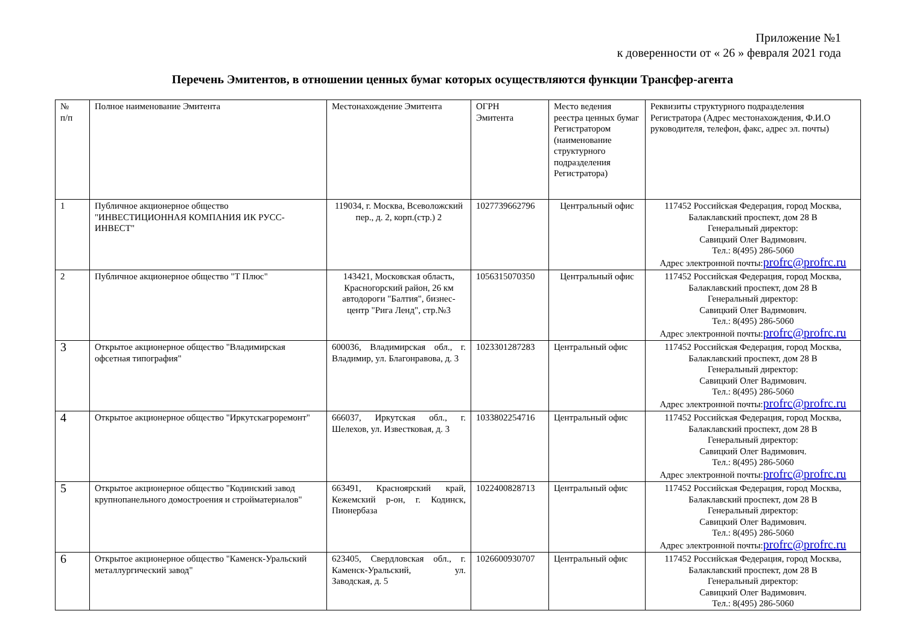Приложение №1
к доверенности от « 26 » февраля 2021 года
Перечень Эмитентов, в отношении ценных бумаг которых осуществляются функции Трансфер-агента
| № п/п | Полное наименование Эмитента | Местонахождение Эмитента | ОГРН Эмитента | Место ведения реестра ценных бумаг Регистратором (наименование структурного подразделения Регистратора) | Реквизиты структурного подразделения Регистратора (Адрес местонахождения, Ф.И.О руководителя, телефон, факс, адрес эл. почты) |
| 1 | Публичное акционерное общество "ИНВЕСТИЦИОННАЯ КОМПАНИЯ ИК РУСС-ИНВЕСТ" | 119034, г. Москва, Всеволожский пер., д. 2, корп.(стр.) 2 | 1027739662796 | Центральный офис | 117452 Российская Федерация, город Москва, Балаклавский проспект, дом 28 В Генеральный директор: Савицкий Олег Вадимович. Тел.: 8(495) 286-5060 Адрес электронной почты: profrc@profrc.ru |
| 2 | Публичное акционерное общество "Т Плюс" | 143421, Московская область, Красногорский район, 26 км автодороги "Балтия", бизнес-центр "Рига Ленд", стр.№3 | 1056315070350 | Центральный офис | 117452 Российская Федерация, город Москва, Балаклавский проспект, дом 28 В Генеральный директор: Савицкий Олег Вадимович. Тел.: 8(495) 286-5060 Адрес электронной почты: profrc@profrc.ru |
| 3 | Открытое акционерное общество "Владимирская офсетная типография" | 600036, Владимирская обл., г. Владимир, ул. Благонравова, д. 3 | 1023301287283 | Центральный офис | 117452 Российская Федерация, город Москва, Балаклавский проспект, дом 28 В Генеральный директор: Савицкий Олег Вадимович. Тел.: 8(495) 286-5060 Адрес электронной почты: profrc@profrc.ru |
| 4 | Открытое акционерное общество "Иркутскагроремонт" | 666037, Иркутская обл., г. Шелехов, ул. Известковая, д. 3 | 1033802254716 | Центральный офис | 117452 Российская Федерация, город Москва, Балаклавский проспект, дом 28 В Генеральный директор: Савицкий Олег Вадимович. Тел.: 8(495) 286-5060 Адрес электронной почты: profrc@profrc.ru |
| 5 | Открытое акционерное общество "Кодинский завод крупнопанельного домостроения и стройматериалов" | 663491, Красноярский край, Кежемский р-он, г. Кодинск, Пионербаза | 1022400828713 | Центральный офис | 117452 Российская Федерация, город Москва, Балаклавский проспект, дом 28 В Генеральный директор: Савицкий Олег Вадимович. Тел.: 8(495) 286-5060 Адрес электронной почты: profrc@profrc.ru |
| 6 | Открытое акционерное общество "Каменск-Уральский металлургический завод" | 623405, Свердловская обл., г. Каменск-Уральский, ул. Заводская, д. 5 | 1026600930707 | Центральный офис | 117452 Российская Федерация, город Москва, Балаклавский проспект, дом 28 В Генеральный директор: Савицкий Олег Вадимович. Тел.: 8(495) 286-5060 |